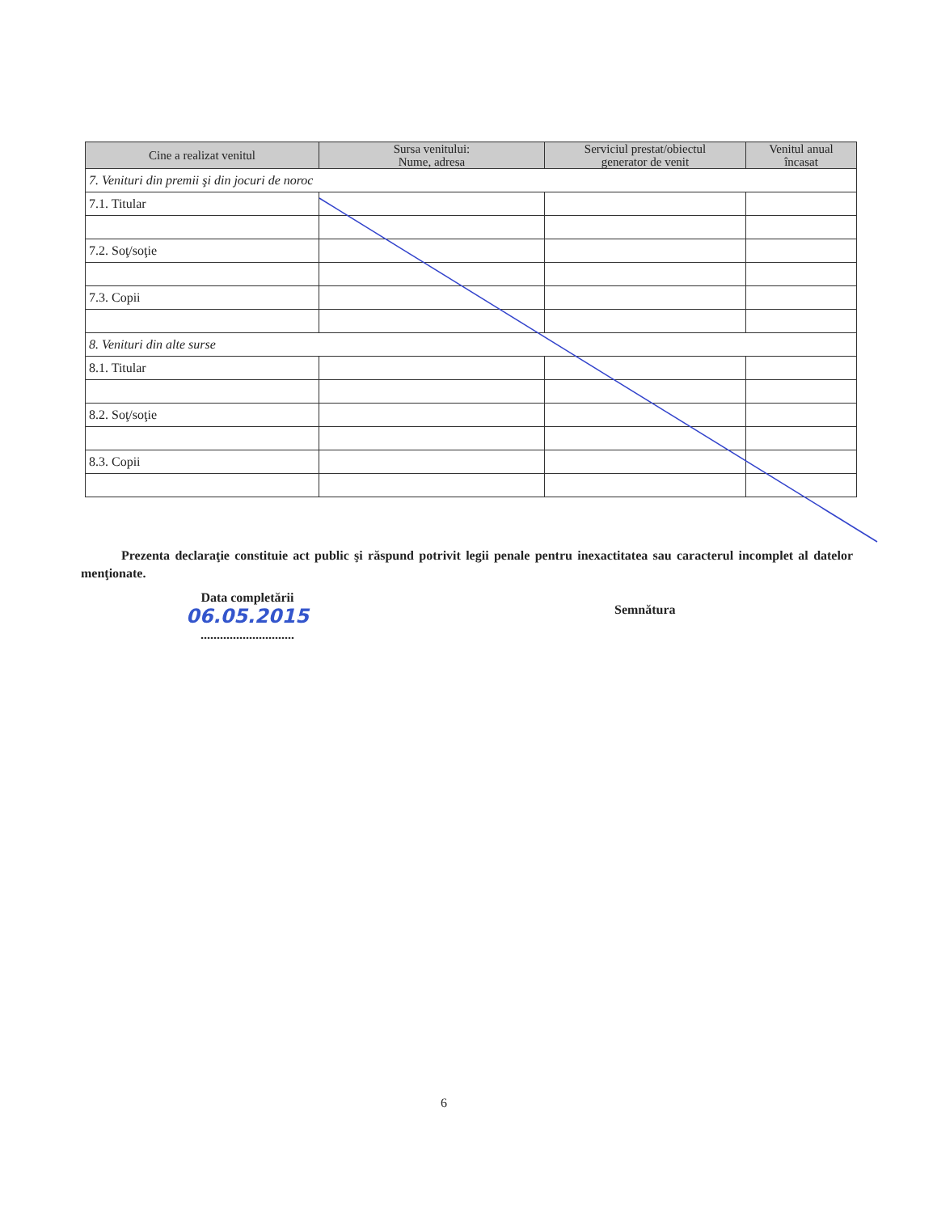| Cine a realizat venitul | Sursa venitului: Nume, adresa | Serviciul prestat/obiectul generator de venit | Venitul anual încasat |
| --- | --- | --- | --- |
| 7. Venituri din premii şi din jocuri de noroc | | | |
| 7.1. Titular | | | |
| 7.2. Soţ/soţie | | | |
| 7.3. Copii | | | |
| 8. Venituri din alte surse | | | |
| 8.1. Titular | | | |
| 8.2. Soţ/soţie | | | |
| 8.3. Copii | | | |
Prezenta declaraţie constituie act public şi răspund potrivit legii penale pentru inexactitatea sau caracterul incomplet al datelor menţionate.
Data completării
06.05.2015
.............................
Semnătura
6